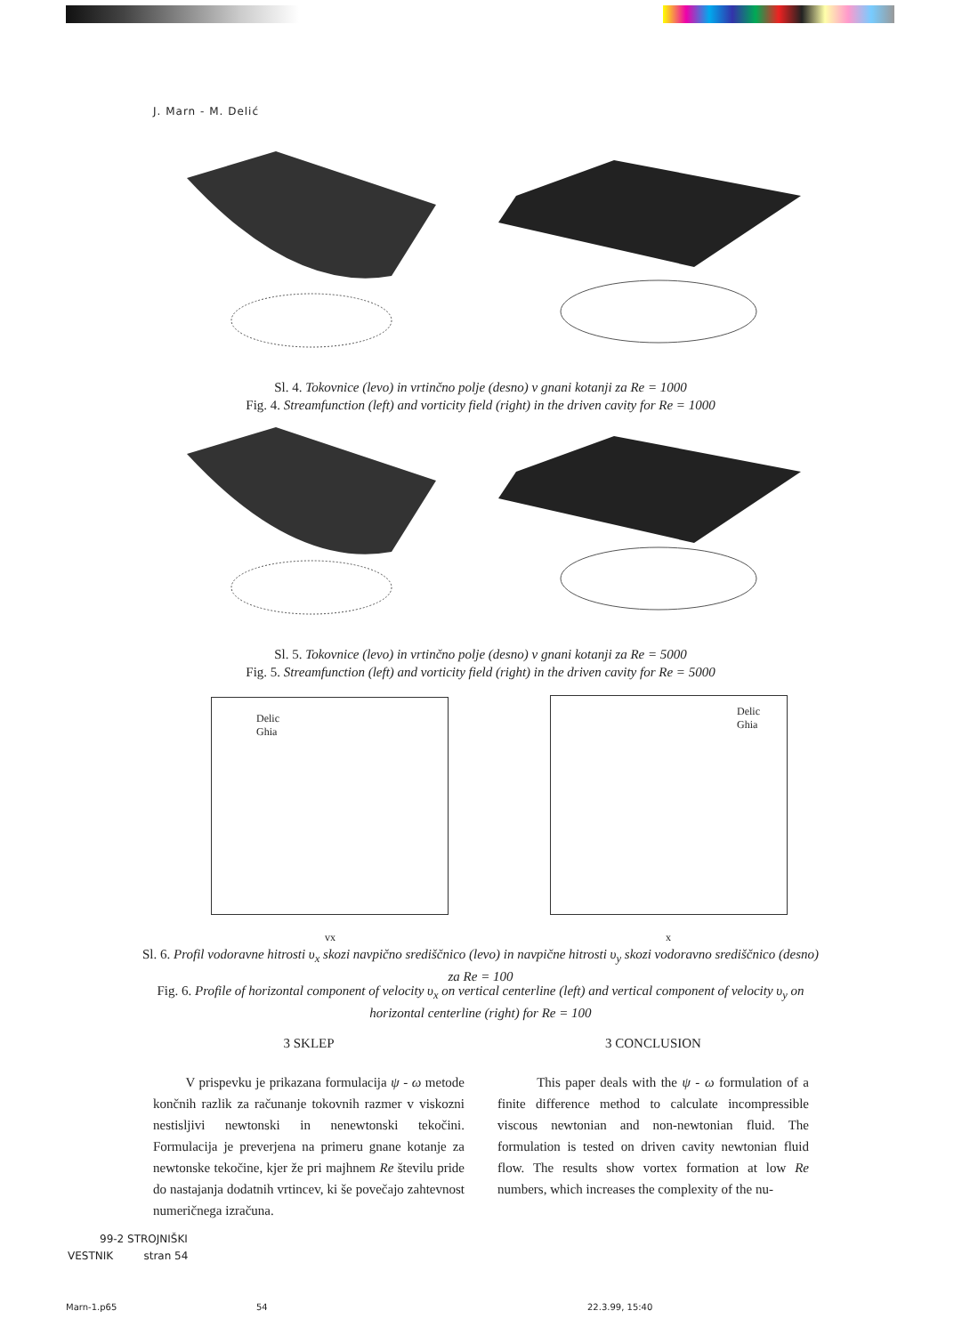J. Marn - M. Delić
Sl. 4. Tokovnice (levo) in vrtinčno polje (desno) v gnani kotanji za Re = 1000
Fig. 4. Streamfunction (left) and vorticity field (right) in the driven cavity for Re = 1000
Sl. 5. Tokovnice (levo) in vrtinčno polje (desno) v gnani kotanji za Re = 5000
Fig. 5. Streamfunction (left) and vorticity field (right) in the driven cavity for Re = 5000
Delic
Ghia
Delic
Ghia
vx x
Sl. 6. Profil vodoravne hitrosti υ<sub>x</sub> skozi navpično središčnico (levo) in navpične hitrosti υ<sub>y</sub> skozi vodoravno središčnico (desno) za Re = 100
Fig. 6. Profile of horizontal component of velocity υ<sub>x</sub> on vertical centerline (left) and vertical component of velocity υ<sub>y</sub> on horizontal centerline (right) for Re = 100
3 SKLEP
V prispevku je prikazana formulacija ψ - ω metode končnih razlik za računanje tokovnih razmer v viskozni nestisljivi newtonski in nenewtonski tekočini. Formulacija je preverjena na primeru gnane kotanje za newtonske tekočine, kjer že pri majhnem Re številu pride do nastajanja dodatnih vrtincev, ki še povečajo zahtevnost numeričnega izračuna.
3 CONCLUSION
This paper deals with the ψ - ω formulation of a finite difference method to calculate incompressible viscous newtonian and non-newtonian fluid. The formulation is tested on driven cavity newtonian fluid flow. The results show vortex formation at low Re numbers, which increases the complexity of the nu-
99-2 STROJNIŠKI
VESTNIK stran 54
Marn-1.p65 54 22.3.99, 15:40